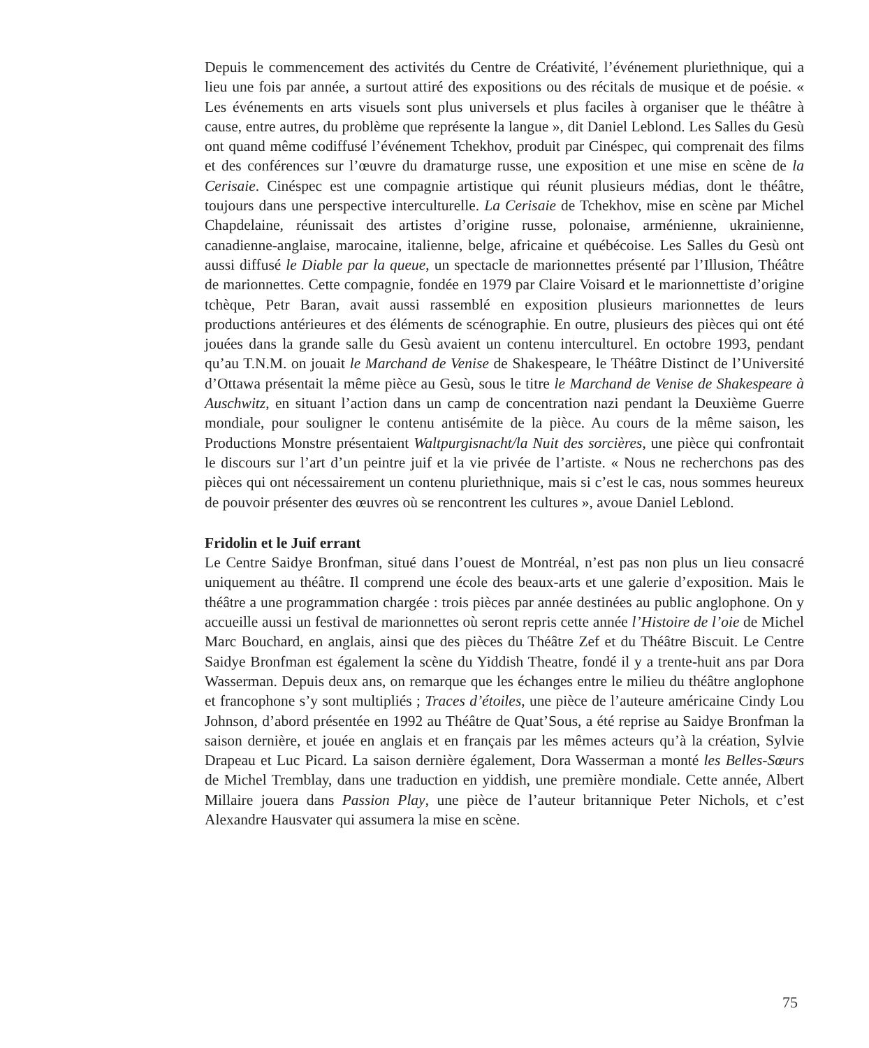Depuis le commencement des activités du Centre de Créativité, l’événement pluriethnique, qui a lieu une fois par année, a surtout attiré des expositions ou des récitals de musique et de poésie. « Les événements en arts visuels sont plus universels et plus faciles à organiser que le théâtre à cause, entre autres, du problème que représente la langue », dit Daniel Leblond. Les Salles du Gesù ont quand même codiffusé l’événement Tchekhov, produit par Cinéspec, qui comprenait des films et des conférences sur l’œuvre du dramaturge russe, une exposition et une mise en scène de la Cerisaie. Cinéspec est une compagnie artistique qui réunit plusieurs médias, dont le théâtre, toujours dans une perspective interculturelle. La Cerisaie de Tchekhov, mise en scène par Michel Chapdelaine, réunissait des artistes d’origine russe, polonaise, arménienne, ukrainienne, canadienne-anglaise, marocaine, italienne, belge, africaine et québécoise. Les Salles du Gesù ont aussi diffusé le Diable par la queue, un spectacle de marionnettes présenté par l’Illusion, Théâtre de marionnettes. Cette compagnie, fondée en 1979 par Claire Voisard et le marionnettiste d’origine tchèque, Petr Baran, avait aussi rassemblé en exposition plusieurs marionnettes de leurs productions antérieures et des éléments de scénographie. En outre, plusieurs des pièces qui ont été jouées dans la grande salle du Gesù avaient un contenu interculturel. En octobre 1993, pendant qu’au T.N.M. on jouait le Marchand de Venise de Shakespeare, le Théâtre Distinct de l’Université d’Ottawa présentait la même pièce au Gesù, sous le titre le Marchand de Venise de Shakespeare à Auschwitz, en situant l’action dans un camp de concentration nazi pendant la Deuxième Guerre mondiale, pour souligner le contenu antisémite de la pièce. Au cours de la même saison, les Productions Monstre présentaient Waltpurgisnacht/la Nuit des sorcières, une pièce qui confrontait le discours sur l’art d’un peintre juif et la vie privée de l’artiste. « Nous ne recherchons pas des pièces qui ont nécessairement un contenu pluriethnique, mais si c’est le cas, nous sommes heureux de pouvoir présenter des œuvres où se rencontrent les cultures », avoue Daniel Leblond.
Fridolin et le Juif errant
Le Centre Saidye Bronfman, situé dans l’ouest de Montréal, n’est pas non plus un lieu consacré uniquement au théâtre. Il comprend une école des beaux-arts et une galerie d’exposition. Mais le théâtre a une programmation chargée : trois pièces par année destinées au public anglophone. On y accueille aussi un festival de marionnettes où seront repris cette année l’Histoire de l’oie de Michel Marc Bouchard, en anglais, ainsi que des pièces du Théâtre Zef et du Théâtre Biscuit. Le Centre Saidye Bronfman est également la scène du Yiddish Theatre, fondé il y a trente-huit ans par Dora Wasserman. Depuis deux ans, on remarque que les échanges entre le milieu du théâtre anglophone et francophone s’y sont multipliés ; Traces d’étoiles, une pièce de l’auteure américaine Cindy Lou Johnson, d’abord présentée en 1992 au Théâtre de Quat’Sous, a été reprise au Saidye Bronfman la saison dernière, et jouée en anglais et en français par les mêmes acteurs qu’à la création, Sylvie Drapeau et Luc Picard. La saison dernière également, Dora Wasserman a monté les Belles-Sœurs de Michel Tremblay, dans une traduction en yiddish, une première mondiale. Cette année, Albert Millaire jouera dans Passion Play, une pièce de l’auteur britannique Peter Nichols, et c’est Alexandre Hausvater qui assumera la mise en scène.
75